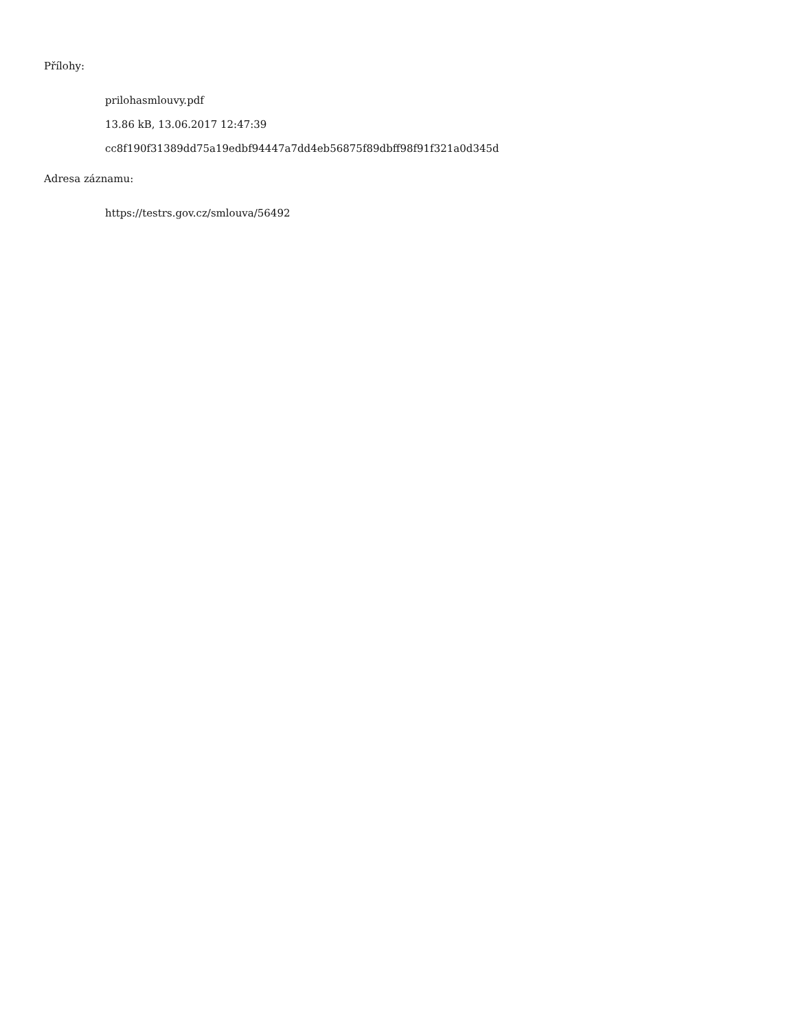Přílohy:
prilohasmlouvy.pdf
13.86 kB, 13.06.2017 12:47:39
cc8f190f31389dd75a19edbf94447a7dd4eb56875f89dbff98f91f321a0d345d
Adresa záznamu:
https://testrs.gov.cz/smlouva/56492